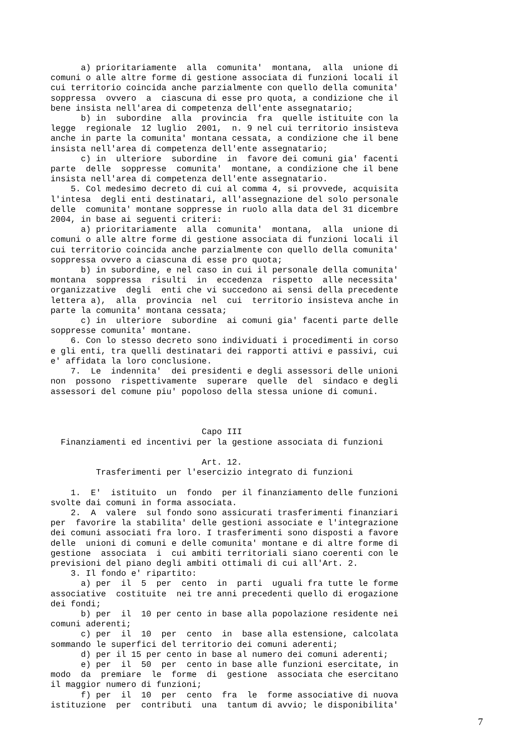a) prioritariamente alla comunita' montana, alla unione di comuni o alle altre forme di gestione associata di funzioni locali il cui territorio coincida anche parzialmente con quello della comunita' soppressa ovvero a ciascuna di esse pro quota, a condizione che il bene insista nell'area di competenza dell'ente assegnatario; b) in subordine alla provincia fra quelle istituite con la legge regionale 12 luglio 2001, n. 9 nel cui territorio insisteva anche in parte la comunita' montana cessata, a condizione che il bene insista nell'area di competenza dell'ente assegnatario; c) in ulteriore subordine in favore dei comuni gia' facenti parte delle soppresse comunita' montane, a condizione che il bene insista nell'area di competenza dell'ente assegnatario. 5. Col medesimo decreto di cui al comma 4, si provvede, acquisita l'intesa degli enti destinatari, all'assegnazione del solo personale delle comunita' montane soppresse in ruolo alla data del 31 dicembre 2004, in base ai seguenti criteri: a) prioritariamente alla comunita' montana, alla unione di comuni o alle altre forme di gestione associata di funzioni locali il cui territorio coincida anche parzialmente con quello della comunita' soppressa ovvero a ciascuna di esse pro quota; b) in subordine, e nel caso in cui il personale della comunita' montana soppressa risulti in eccedenza rispetto alle necessita' organizzative degli enti che vi succedono ai sensi della precedente lettera a), alla provincia nel cui territorio insisteva anche in parte la comunita' montana cessata; c) in ulteriore subordine ai comuni gia' facenti parte delle soppresse comunita' montane. 6. Con lo stesso decreto sono individuati i procedimenti in corso e gli enti, tra quelli destinatari dei rapporti attivi e passivi, cui e' affidata la loro conclusione. 7. Le indennita' dei presidenti e degli assessori delle unioni non possono rispettivamente superare quelle del sindaco e degli assessori del comune piu' popoloso della stessa unione di comuni. Capo III Finanziamenti ed incentivi per la gestione associata di funzioni Art. 12. Trasferimenti per l'esercizio integrato di funzioni 1. E' istituito un fondo per il finanziamento delle funzioni svolte dai comuni in forma associata. 2. A valere sul fondo sono assicurati trasferimenti finanziari per favorire la stabilita' delle gestioni associate e l'integrazione dei comuni associati fra loro. I trasferimenti sono disposti a favore delle unioni di comuni e delle comunita' montane e di altre forme di gestione associata i cui ambiti territoriali siano coerenti con le previsioni del piano degli ambiti ottimali di cui all'Art. 2. 3. Il fondo e' ripartito: a) per il 5 per cento in parti uguali fra tutte le forme associative costituite nei tre anni precedenti quello di erogazione dei fondi; b) per il 10 per cento in base alla popolazione residente nei comuni aderenti; c) per il 10 per cento in base alla estensione, calcolata sommando le superfici del territorio dei comuni aderenti; d) per il 15 per cento in base al numero dei comuni aderenti; e) per il 50 per cento in base alle funzioni esercitate, in modo da premiare le forme di gestione associata che esercitano il maggior numero di funzioni; f) per il 10 per cento fra le forme associative di nuova istituzione per contributi una tantum di avvio; le disponibilita'
7